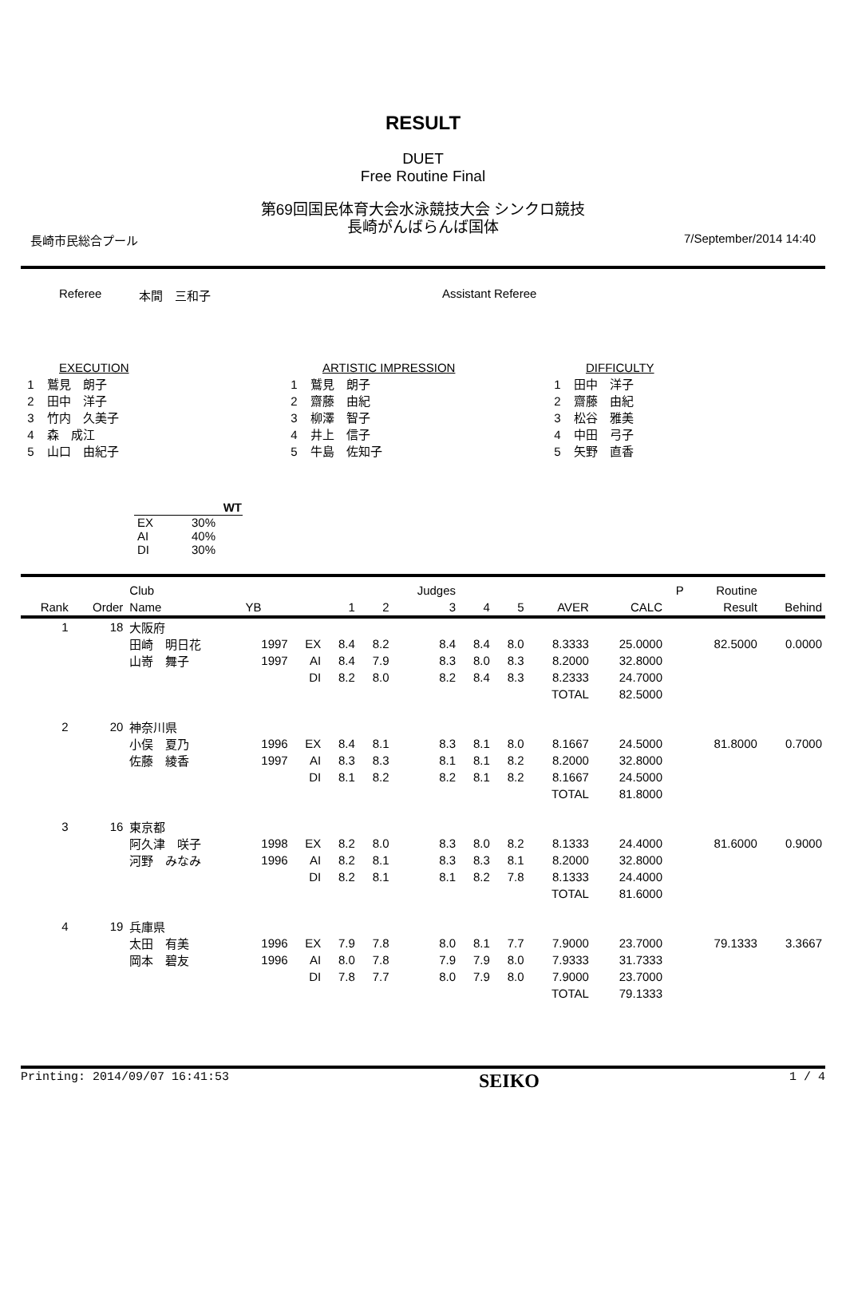RESULT
DUET
Free Routine Final
第69回国民体育大会水泳競技大会 シンクロ競技
長崎がんばらんば国体
長崎市民総合プール 7/September/2014 14:40
Referee 本間　三和子 Assistant Referee
EXECUTION
1 鷲見　朗子
2 田中　洋子
3 竹内　久美子
4 森　成江
5 山口　由紀子
ARTISTIC IMPRESSION
1 鷲見　朗子
2 齋藤　由紀
3 柳澤　智子
4 井上　信子
5 牛島　佐知子
DIFFICULTY
1 田中　洋子
2 齋藤　由紀
3 松谷　雅美
4 中田　弓子
5 矢野　直香
| | WT |
| --- | --- |
| EX | 30% |
| AI | 40% |
| DI | 30% |
| | | Club | | | | | Judges | | | | | P | Routine | |
| --- | --- | --- | --- | --- | --- | --- | --- | --- | --- | --- | --- | --- | --- | --- |
| Rank | Order | Name | YB | | 1 | 2 | 3 | 4 | 5 | AVER | CALC | | Result | Behind |
| 1 | 18 | 大阪府 | | | | | | | | | | | | |
| | | 田崎 明日花 | 1997 | EX | 8.4 | 8.2 | 8.4 | 8.4 | 8.0 | 8.3333 | 25.0000 | | 82.5000 | 0.0000 |
| | | 山嵜 舞子 | 1997 | AI | 8.4 | 7.9 | 8.3 | 8.0 | 8.3 | 8.2000 | 32.8000 | | | |
| | | | | DI | 8.2 | 8.0 | 8.2 | 8.4 | 8.3 | 8.2333 | 24.7000 | | | |
| | | | | | | | | | | TOTAL | 82.5000 | | | |
| 2 | 20 | 神奈川県 | | | | | | | | | | | | |
| | | 小俣 夏乃 | 1996 | EX | 8.4 | 8.1 | 8.3 | 8.1 | 8.0 | 8.1667 | 24.5000 | | 81.8000 | 0.7000 |
| | | 佐藤 綾香 | 1997 | AI | 8.3 | 8.3 | 8.1 | 8.1 | 8.2 | 8.2000 | 32.8000 | | | |
| | | | | DI | 8.1 | 8.2 | 8.2 | 8.1 | 8.2 | 8.1667 | 24.5000 | | | |
| | | | | | | | | | | TOTAL | 81.8000 | | | |
| 3 | 16 | 東京都 | | | | | | | | | | | | |
| | | 阿久津 咲子 | 1998 | EX | 8.2 | 8.0 | 8.3 | 8.0 | 8.2 | 8.1333 | 24.4000 | | 81.6000 | 0.9000 |
| | | 河野 みなみ | 1996 | AI | 8.2 | 8.1 | 8.3 | 8.3 | 8.1 | 8.2000 | 32.8000 | | | |
| | | | | DI | 8.2 | 8.1 | 8.1 | 8.2 | 7.8 | 8.1333 | 24.4000 | | | |
| | | | | | | | | | | TOTAL | 81.6000 | | | |
| 4 | 19 | 兵庫県 | | | | | | | | | | | | |
| | | 太田 有美 | 1996 | EX | 7.9 | 7.8 | 8.0 | 8.1 | 7.7 | 7.9000 | 23.7000 | | 79.1333 | 3.3667 |
| | | 岡本 碧友 | 1996 | AI | 8.0 | 7.8 | 7.9 | 7.9 | 8.0 | 7.9333 | 31.7333 | | | |
| | | | | DI | 7.8 | 7.7 | 8.0 | 7.9 | 8.0 | 7.9000 | 23.7000 | | | |
| | | | | | | | | | | TOTAL | 79.1333 | | | |
Printing: 2014/09/07 16:41:53 SEIKO 1 / 4